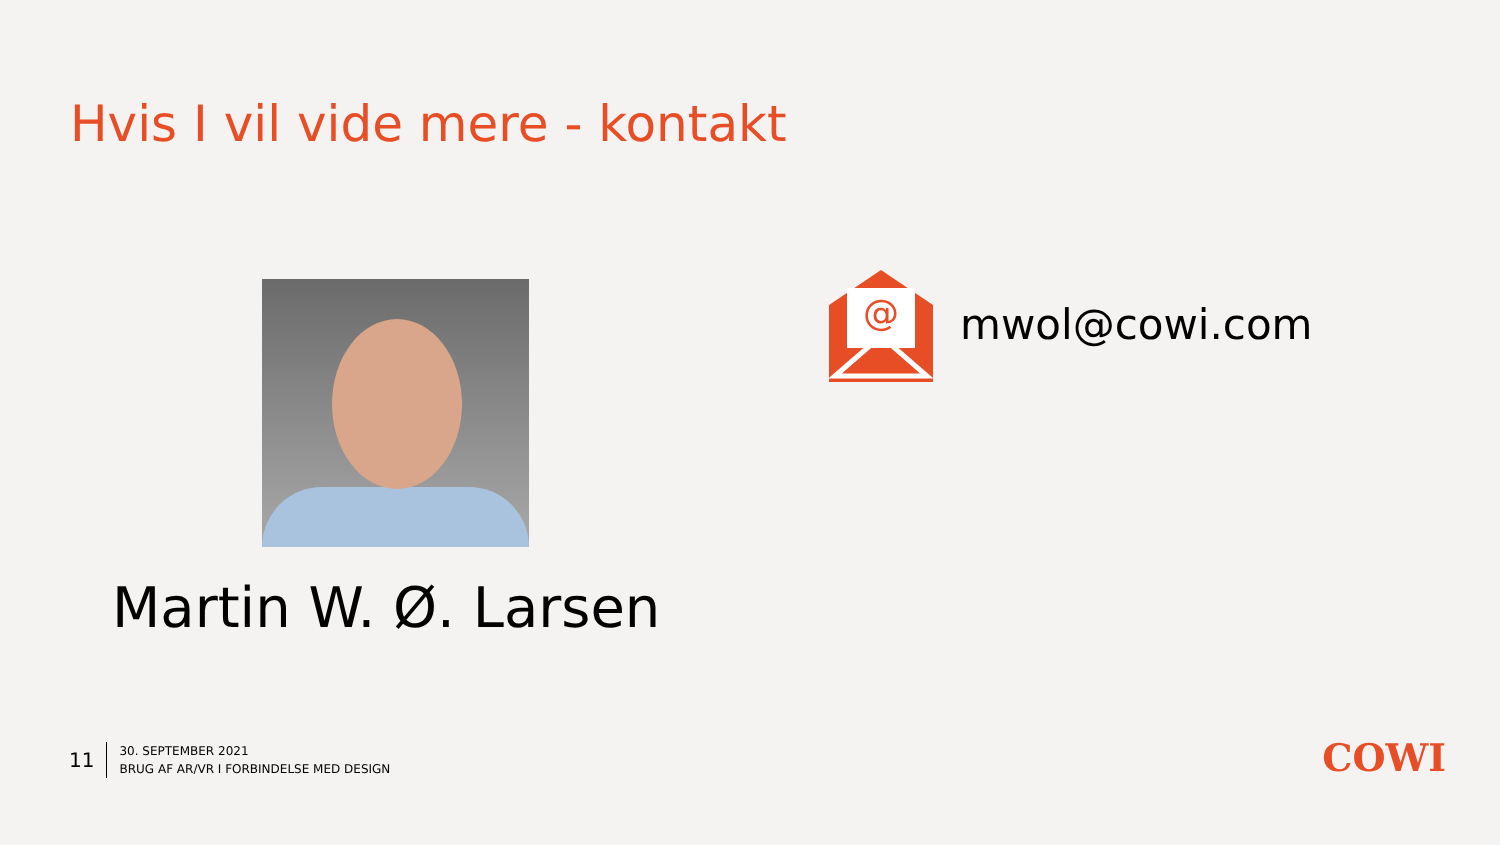Hvis I vil vide mere - kontakt
@
mwol@cowi.com
Martin W. Ø. Larsen
11
30. SEPTEMBER 2021
BRUG AF AR/VR I FORBINDELSE MED DESIGN
COWI